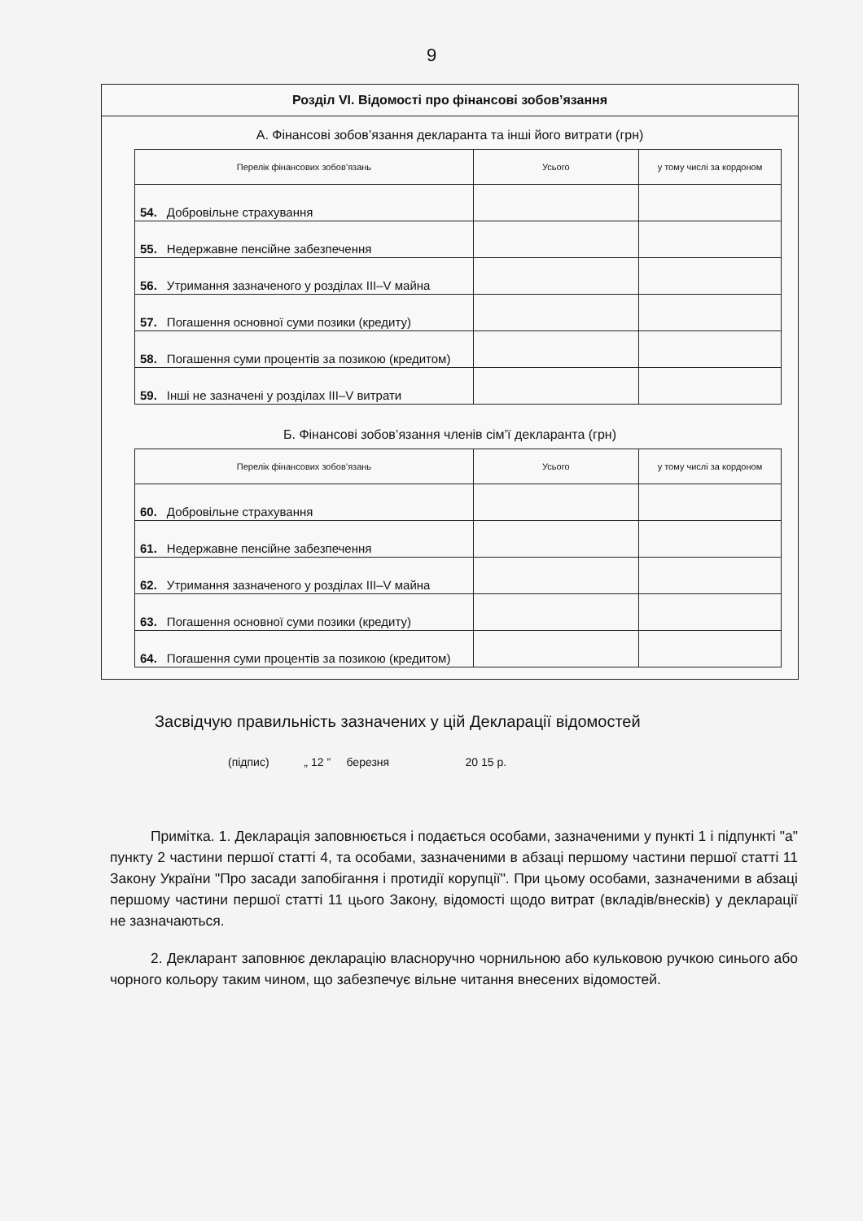9
Розділ VI. Відомості про фінансові зобов’язання
А. Фінансові зобов’язання декларанта та інші його витрати (грн)
| Перелік фінансових зобов’язань | | Усього | у тому числі за кордоном |
| --- | --- | --- | --- |
| 54. | Добровільне страхування | | |
| 55. | Недержавне пенсійне забезпечення | | |
| 56. | Утримання зазначеного у розділах III–V майна | | |
| 57. | Погашення основної суми позики (кредиту) | | |
| 58. | Погашення суми процентів за позикою (кредитом) | | |
| 59. | Інші не зазначені у розділах III–V витрати | | |
Б. Фінансові зобов’язання членів сім’ї декларанта (грн)
| Перелік фінансових зобов’язань | | Усього | у тому числі за кордоном |
| --- | --- | --- | --- |
| 60. | Добровільне страхування | | |
| 61. | Недержавне пенсійне забезпечення | | |
| 62. | Утримання зазначеного у розділах III–V майна | | |
| 63. | Погашення основної суми позики (кредиту) | | |
| 64. | Погашення суми процентів за позикою (кредитом) | | |
Засвідчую правильність зазначених у цій Декларації відомостей
(підпис) „ 12 ” березня 20 15 р.
Примітка. 1. Декларація заповнюється і подається особами, зазначеними у пункті 1 і підпункті "а" пункту 2 частини першої статті 4, та особами, зазначеними в абзаці першому частини першої статті 11 Закону України "Про засади запобігання і протидії корупції". При цьому особами, зазначеними в абзаці першому частини першої статті 11 цього Закону, відомості щодо витрат (вкладів/внесків) у декларації не зазначаються.
2. Декларант заповнює декларацію власноручно чорнильною або кульковою ручкою синього або чорного кольору таким чином, що забезпечує вільне читання внесених відомостей.